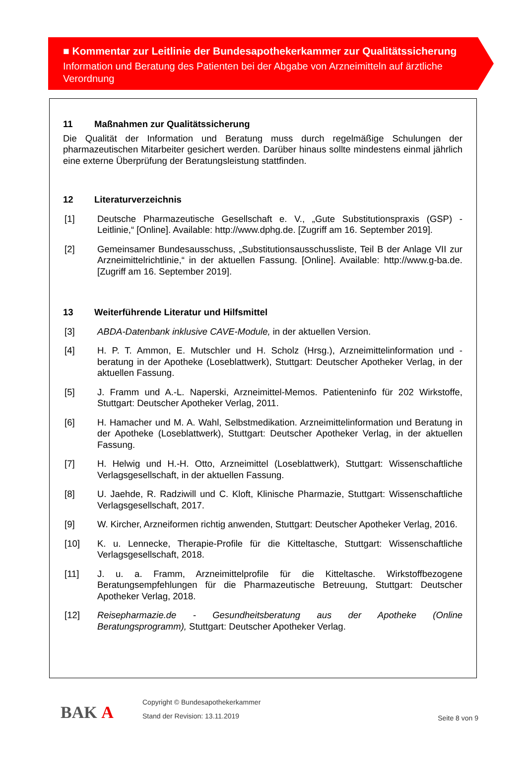■ Kommentar zur Leitlinie der Bundesapothekerkammer zur Qualitätssicherung
Information und Beratung des Patienten bei der Abgabe von Arzneimitteln auf ärztliche Verordnung
11 Maßnahmen zur Qualitätssicherung
Die Qualität der Information und Beratung muss durch regelmäßige Schulungen der pharmazeutischen Mitarbeiter gesichert werden. Darüber hinaus sollte mindestens einmal jährlich eine externe Überprüfung der Beratungsleistung stattfinden.
12 Literaturverzeichnis
[1] Deutsche Pharmazeutische Gesellschaft e. V., „Gute Substitutionspraxis (GSP) - Leitlinie,“ [Online]. Available: http://www.dphg.de. [Zugriff am 16. September 2019].
[2] Gemeinsamer Bundesausschuss, „Substitutionsausschussliste, Teil B der Anlage VII zur Arzneimittelrichtlinie,“ in der aktuellen Fassung. [Online]. Available: http://www.g-ba.de. [Zugriff am 16. September 2019].
13 Weiterführende Literatur und Hilfsmittel
[3] ABDA-Datenbank inklusive CAVE-Module, in der aktuellen Version.
[4] H. P. T. Ammon, E. Mutschler und H. Scholz (Hrsg.), Arzneimittelinformation und -beratung in der Apotheke (Loseblattwerk), Stuttgart: Deutscher Apotheker Verlag, in der aktuellen Fassung.
[5] J. Framm und A.-L. Naperski, Arzneimittel-Memos. Patienteninfo für 202 Wirkstoffe, Stuttgart: Deutscher Apotheker Verlag, 2011.
[6] H. Hamacher und M. A. Wahl, Selbstmedikation. Arzneimittelinformation und Beratung in der Apotheke (Loseblattwerk), Stuttgart: Deutscher Apotheker Verlag, in der aktuellen Fassung.
[7] H. Helwig und H.-H. Otto, Arzneimittel (Loseblattwerk), Stuttgart: Wissenschaftliche Verlagsgesellschaft, in der aktuellen Fassung.
[8] U. Jaehde, R. Radziwill und C. Kloft, Klinische Pharmazie, Stuttgart: Wissenschaftliche Verlagsgesellschaft, 2017.
[9] W. Kircher, Arzneiformen richtig anwenden, Stuttgart: Deutscher Apotheker Verlag, 2016.
[10] K. u. Lennecke, Therapie-Profile für die Kitteltasche, Stuttgart: Wissenschaftliche Verlagsgesellschaft, 2018.
[11] J. u. a. Framm, Arzneimittelprofile für die Kitteltasche. Wirkstoffbezogene Beratungsempfehlungen für die Pharmazeutische Betreuung, Stuttgart: Deutscher Apotheker Verlag, 2018.
[12] Reisepharmazie.de - Gesundheitsberatung aus der Apotheke (Online Beratungsprogramm), Stuttgart: Deutscher Apotheker Verlag.
BAK A
Copyright © Bundesapothekerkammer
Stand der Revision: 13.11.2019
Seite 8 von 9